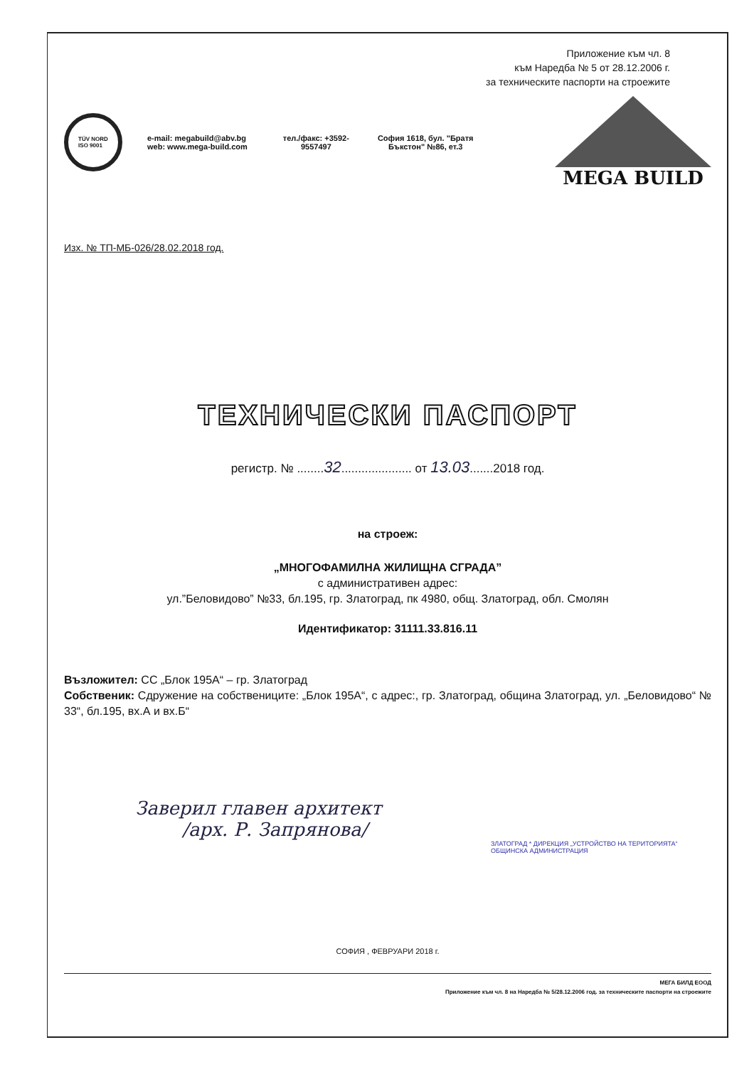Приложение към чл. 8
към Наредба № 5 от 28.12.2006 г.
за техническите паспорти на строежите
TÜV NORD
ISO 9001
e-mail: megabuild@abv.bg
web: www.mega-build.com
тел./факс: +3592-
9557497
София 1618, бул. "Братя
Бъкстон" №86, ет.3
MEGA BUILD
Изх. № ТП-МБ-026/28.02.2018 год.
ТЕХНИЧЕСКИ ПАСПОРТ
регистр. № ........32..................... от 13.03.......2018 год.
на строеж:
„МНОГОФАМИЛНА ЖИЛИЩНА СГРАДА”
с административен адрес:
ул.”Беловидово” №33, бл.195, гр. Златоград, пк 4980, общ. Златоград, обл. Смолян
Идентификатор: 31111.33.816.11
Възложител: СС „Блок 195А“ – гр. Златоград
Собственик: Сдружение на собствениците: „Блок 195А“, с адрес:, гр. Златоград, община Златоград, ул. „Беловидово“ № 33“, бл.195, вх.А и вх.Б“
Заверил главен архитект
/арх. Р. Запрянова/
ЗЛАТОГРАД * ДИРЕКЦИЯ „УСТРОЙСТВО НА ТЕРИТОРИЯТА“ ОБЩИНСКА АДМИНИСТРАЦИЯ
СОФИЯ , ФЕВРУАРИ 2018 г.
МЕГА БИЛД ЕООД
Приложение към чл. 8 на Наредба № 5/28.12.2006 год. за техническите паспорти на строежите